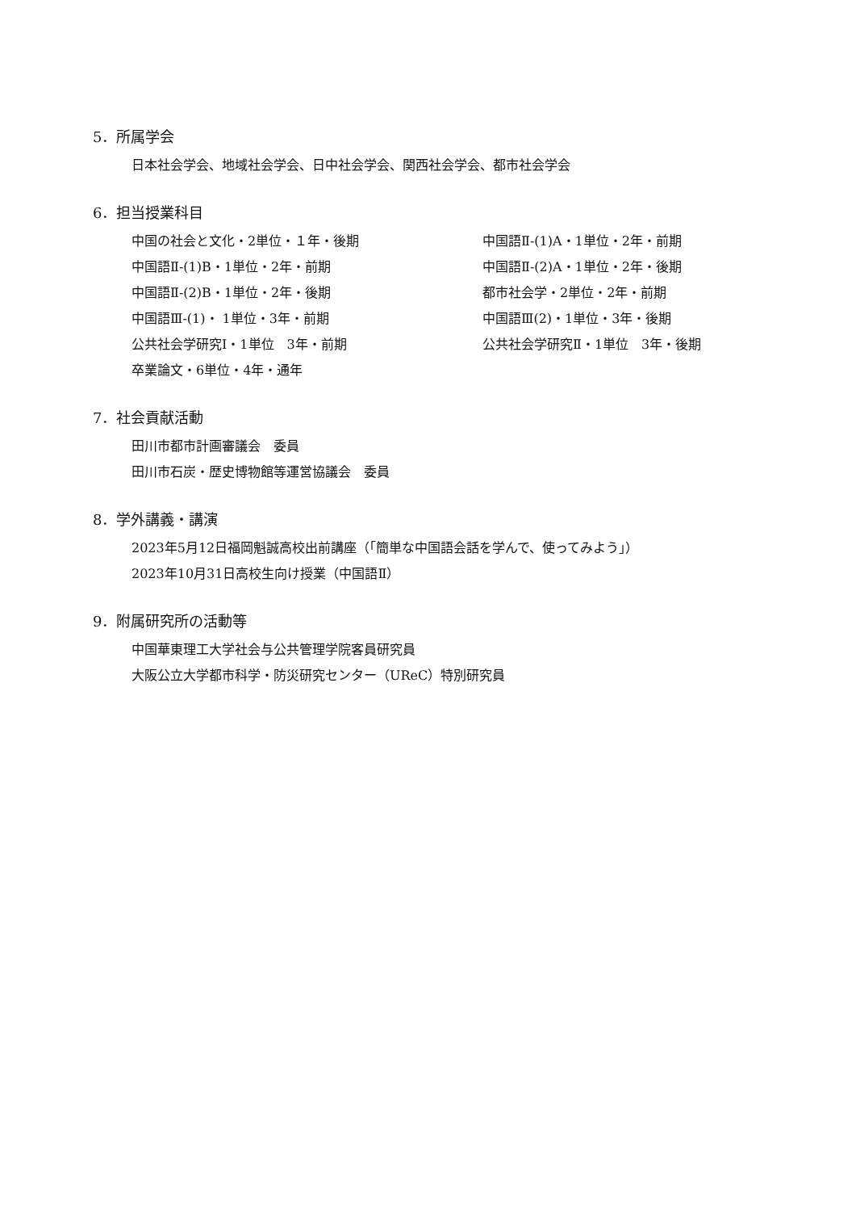5．所属学会
日本社会学会、地域社会学会、日中社会学会、関西社会学会、都市社会学会
6．担当授業科目
中国の社会と文化・2単位・１年・後期
中国語Ⅱ-(1)A・1単位・2年・前期
中国語Ⅱ-(1)B・1単位・2年・前期
中国語Ⅱ-(2)A・1単位・2年・後期
中国語Ⅱ-(2)B・1単位・2年・後期
都市社会学・2単位・2年・前期
中国語Ⅲ-(1)・ 1単位・3年・前期
中国語Ⅲ(2)・1単位・3年・後期
公共社会学研究Ⅰ・1単位　3年・前期
公共社会学研究Ⅱ・1単位　3年・後期
卒業論文・6単位・4年・通年
7．社会貢献活動
田川市都市計画審議会　委員
田川市石炭・歴史博物館等運営協議会　委員
8．学外講義・講演
2023年5月12日福岡魁誠高校出前講座（「簡単な中国語会話を学んで、使ってみよう」）
2023年10月31日高校生向け授業（中国語Ⅱ）
9．附属研究所の活動等
中国華東理工大学社会与公共管理学院客員研究員
大阪公立大学都市科学・防災研究センター（UReC）特別研究員